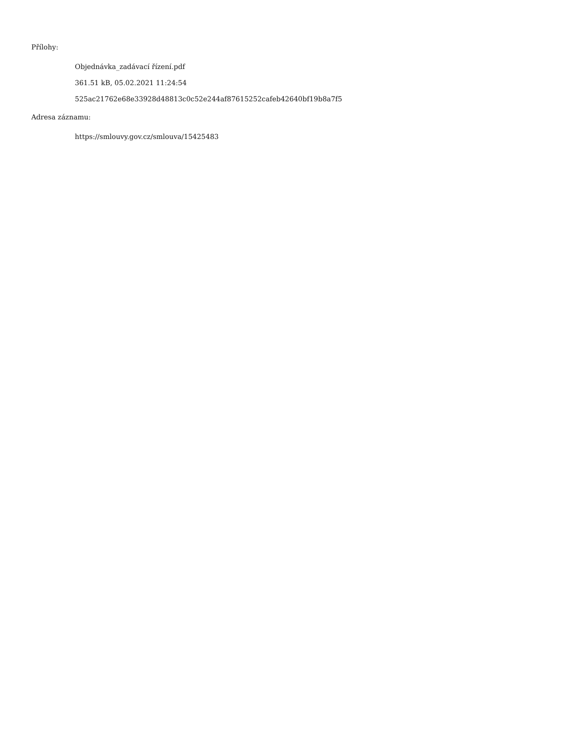Přílohy:
Objednávka_zadávací řízení.pdf
361.51 kB, 05.02.2021 11:24:54
525ac21762e68e33928d48813c0c52e244af87615252cafeb42640bf19b8a7f5
Adresa záznamu:
https://smlouvy.gov.cz/smlouva/15425483